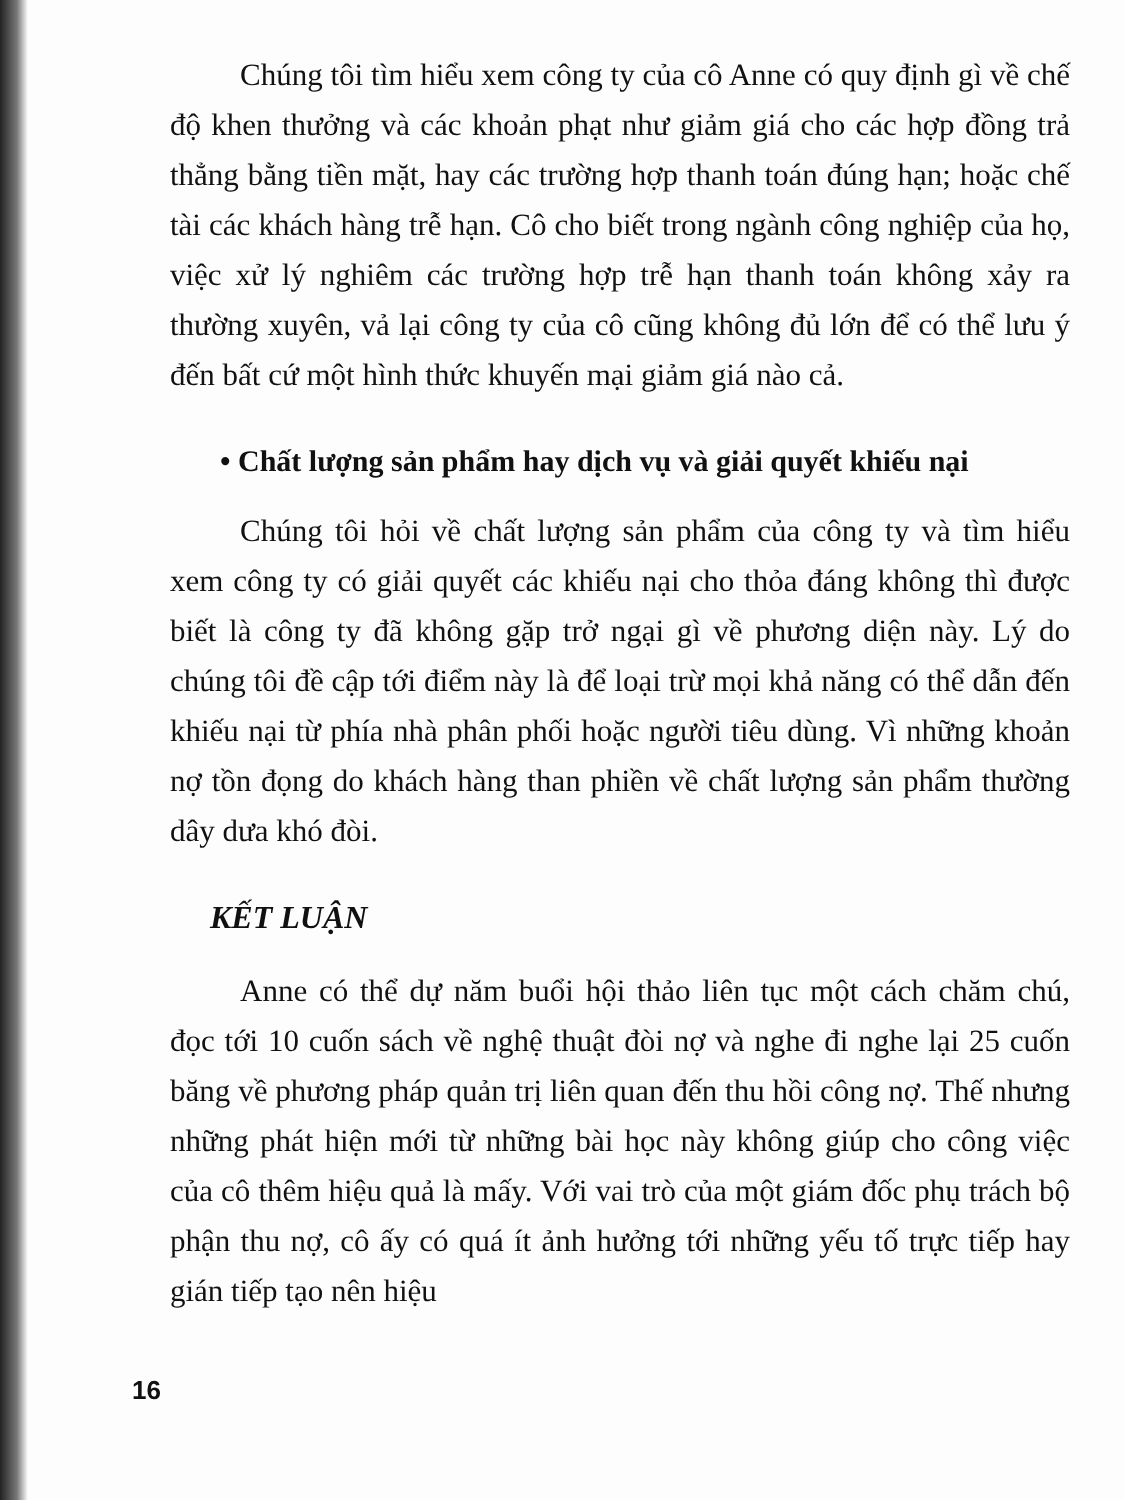Chúng tôi tìm hiểu xem công ty của cô Anne có quy định gì về chế độ khen thưởng và các khoản phạt như giảm giá cho các hợp đồng trả thẳng bằng tiền mặt, hay các trường hợp thanh toán đúng hạn; hoặc chế tài các khách hàng trễ hạn. Cô cho biết trong ngành công nghiệp của họ, việc xử lý nghiêm các trường hợp trễ hạn thanh toán không xảy ra thường xuyên, vả lại công ty của cô cũng không đủ lớn để có thể lưu ý đến bất cứ một hình thức khuyến mại giảm giá nào cả.
• Chất lượng sản phẩm hay dịch vụ và giải quyết khiếu nại
Chúng tôi hỏi về chất lượng sản phẩm của công ty và tìm hiểu xem công ty có giải quyết các khiếu nại cho thỏa đáng không thì được biết là công ty đã không gặp trở ngại gì về phương diện này. Lý do chúng tôi đề cập tới điểm này là để loại trừ mọi khả năng có thể dẫn đến khiếu nại từ phía nhà phân phối hoặc người tiêu dùng. Vì những khoản nợ tồn đọng do khách hàng than phiền về chất lượng sản phẩm thường dây dưa khó đòi.
KẾT LUẬN
Anne có thể dự năm buổi hội thảo liên tục một cách chăm chú, đọc tới 10 cuốn sách về nghệ thuật đòi nợ và nghe đi nghe lại 25 cuốn băng về phương pháp quản trị liên quan đến thu hồi công nợ. Thế nhưng những phát hiện mới từ những bài học này không giúp cho công việc của cô thêm hiệu quả là mấy. Với vai trò của một giám đốc phụ trách bộ phận thu nợ, cô ấy có quá ít ảnh hưởng tới những yếu tố trực tiếp hay gián tiếp tạo nên hiệu
16